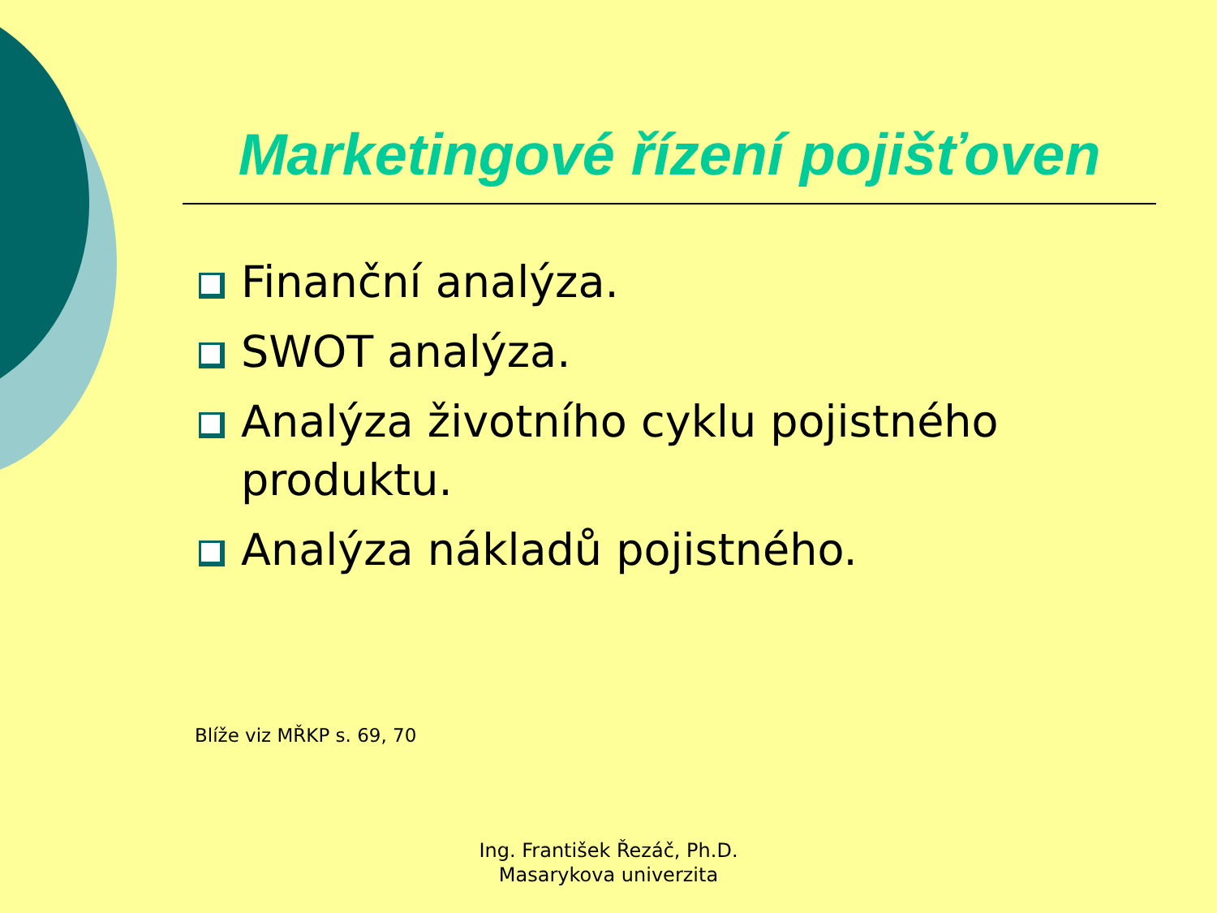Marketingové řízení pojišťoven
Finanční analýza.
SWOT analýza.
Analýza životního cyklu pojistného produktu.
Analýza nákladů pojistného.
Blíže viz MŘKP s. 69, 70
Ing. František Řezáč, Ph.D.
Masarykova univerzita